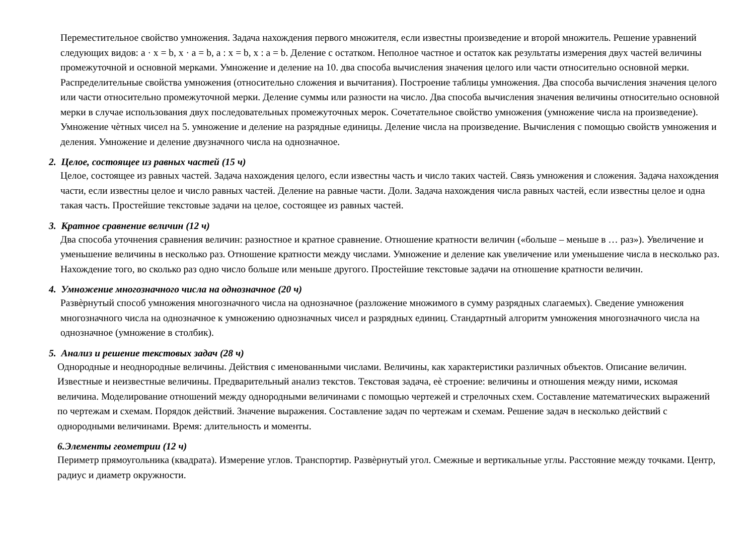Переместительное свойство умножения. Задача нахождения первого множителя, если известны произведение и второй множитель. Решение уравнений следующих видов: a · x = b, x · a = b, a : x = b, x : a = b. Деление с остатком. Неполное частное и остаток как результаты измерения двух частей величины промежуточной и основной мерками. Умножение и деление на 10. два способа вычисления значения целого или части относительно основной мерки. Распределительные свойства умножения (относительно сложения и вычитания). Построение таблицы умножения. Два способа вычисления значения целого или части относительно промежуточной мерки. Деление суммы или разности на число. Два способа вычисления значения величины относительно основной мерки в случае использования двух последовательных промежуточных мерок. Сочетательное свойство умножения (умножение числа на произведение). Умножение чѐтных чисел на 5. умножение и деление на разрядные единицы. Деление числа на произведение. Вычисления с помощью свойств умножения и деления. Умножение и деление двузначного числа на однозначное.
2. Целое, состоящее из равных частей (15 ч)
Целое, состоящее из равных частей. Задача нахождения целого, если известны часть и число таких частей. Связь умножения и сложения. Задача нахождения части, если известны целое и число равных частей. Деление на равные части. Доли. Задача нахождения числа равных частей, если известны целое и одна такая часть. Простейшие текстовые задачи на целое, состоящее из равных частей.
3. Кратное сравнение величин (12 ч)
Два способа уточнения сравнения величин: разностное и кратное сравнение. Отношение кратности величин («больше – меньше в … раз»). Увеличение и уменьшение величины в несколько раз. Отношение кратности между числами. Умножение и деление как увеличение или уменьшение числа в несколько раз. Нахождение того, во сколько раз одно число больше или меньше другого. Простейшие текстовые задачи на отношение кратности величин.
4. Умножение многозначного числа на однозначное (20 ч)
Развѐрнутый способ умножения многозначного числа на однозначное (разложение множимого в сумму разрядных слагаемых). Сведение умножения многозначного числа на однозначное к умножению однозначных чисел и разрядных единиц. Стандартный алгоритм умножения многозначного числа на однозначное (умножение в столбик).
5. Анализ и решение текстовых задач (28 ч)
Однородные и неоднородные величины. Действия с именованными числами. Величины, как характеристики различных объектов. Описание величин. Известные и неизвестные величины. Предварительный анализ текстов. Текстовая задача, еѐ строение: величины и отношения между ними, искомая величина. Моделирование отношений между однородными величинами с помощью чертежей и стрелочных схем. Составление математических выражений по чертежам и схемам. Порядок действий. Значение выражения. Составление задач по чертежам и схемам. Решение задач в несколько действий с однородными величинами. Время: длительность и моменты.
6.Элементы геометрии (12 ч)
Периметр прямоугольника (квадрата). Измерение углов. Транспортир. Развѐрнутый угол. Смежные и вертикальные углы. Расстояние между точками. Центр, радиус и диаметр окружности.